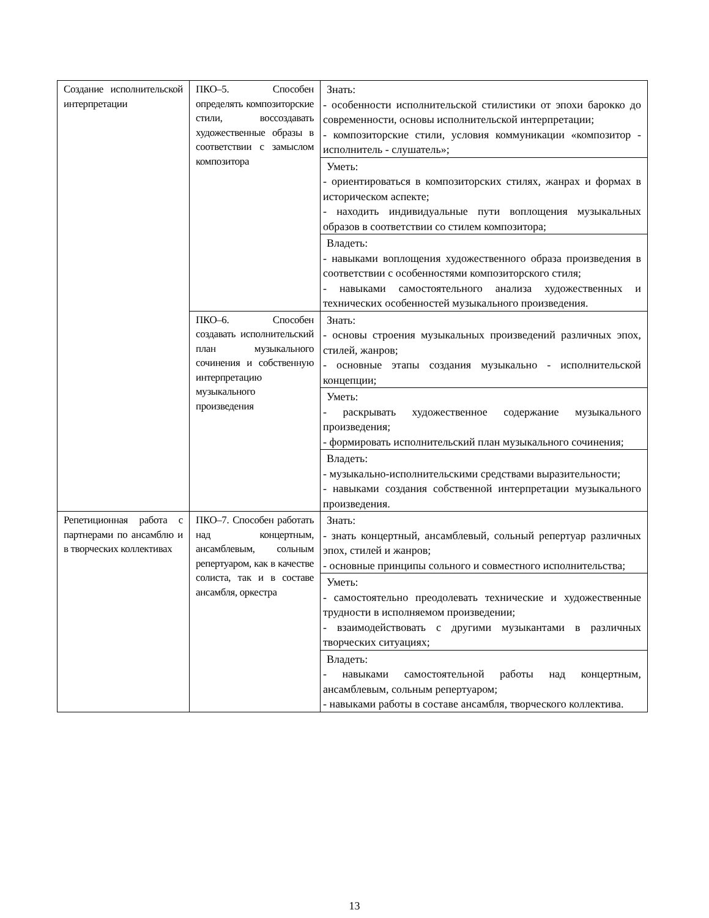| Создание исполнительской интерпретации | ПКО–5. Способен определять композиторские стили, воссоздавать художественные образы в соответствии с замыслом композитора | Знать: - особенности исполнительской стилистики от эпохи барокко до современности, основы исполнительской интерпретации; - композиторские стили, условия коммуникации «композитор - исполнитель - слушатель»; |
| | | Уметь: - ориентироваться в композиторских стилях, жанрах и формах в историческом аспекте; - находить индивидуальные пути воплощения музыкальных образов в соответствии со стилем композитора; |
| | | Владеть: - навыками воплощения художественного образа произведения в соответствии с особенностями композиторского стиля; - навыками самостоятельного анализа художественных и технических особенностей музыкального произведения. |
| | ПКО–6. Способен создавать исполнительский план музыкального сочинения и собственную интерпретацию музыкального произведения | Знать: - основы строения музыкальных произведений различных эпох, стилей, жанров; - основные этапы создания музыкально - исполнительской концепции; |
| | | Уметь: - раскрывать художественное содержание музыкального произведения; - формировать исполнительский план музыкального сочинения; |
| | | Владеть: - музыкально-исполнительскими средствами выразительности; - навыками создания собственной интерпретации музыкального произведения. |
| Репетиционная работа с партнерами по ансамблю и в творческих коллективах | ПКО–7. Способен работать над концертным, ансамблевым, сольным репертуаром, как в качестве солиста, так и в составе ансамбля, оркестра | Знать: - знать концертный, ансамблевый, сольный репертуар различных эпох, стилей и жанров; - основные принципы сольного и совместного исполнительства; |
| | | Уметь: - самостоятельно преодолевать технические и художественные трудности в исполняемом произведении; - взаимодействовать с другими музыкантами в различных творческих ситуациях; |
| | | Владеть: - навыками самостоятельной работы над концертным, ансамблевым, сольным репертуаром; - навыками работы в составе ансамбля, творческого коллектива. |
13